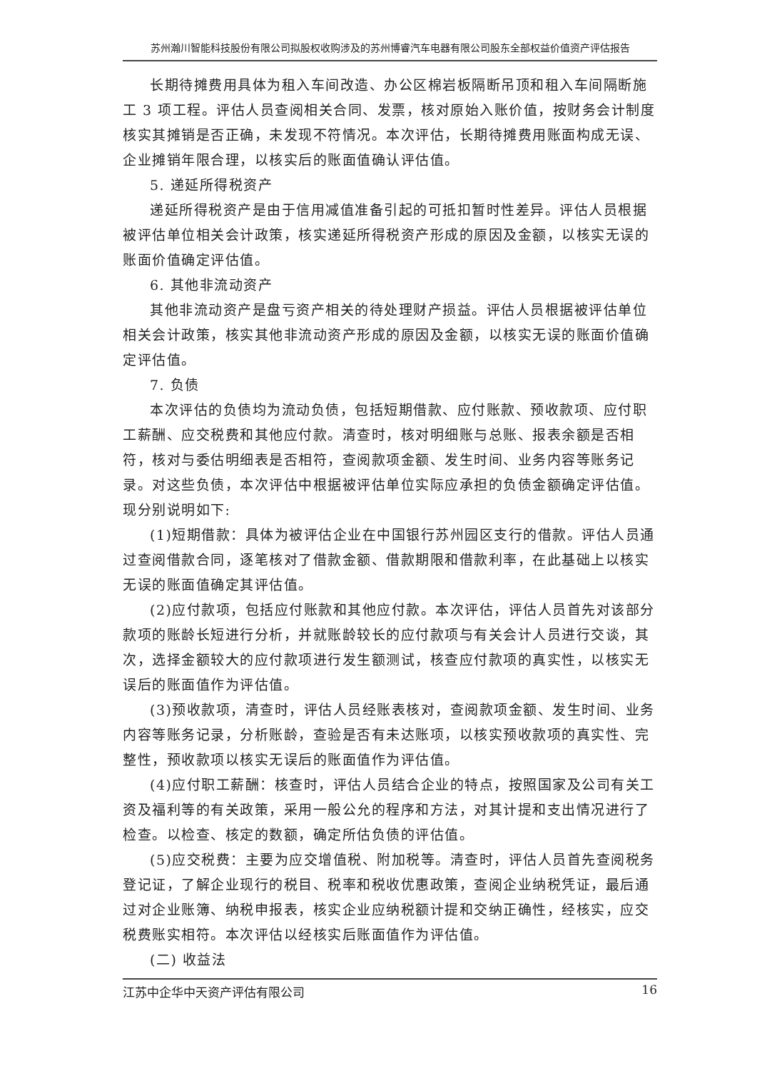苏州瀚川智能科技股份有限公司拟股权收购涉及的苏州博睿汽车电器有限公司股东全部权益价值资产评估报告
长期待摊费用具体为租入车间改造、办公区棉岩板隔断吊顶和租入车间隔断施工 3 项工程。评估人员查阅相关合同、发票，核对原始入账价值，按财务会计制度核实其摊销是否正确，未发现不符情况。本次评估，长期待摊费用账面构成无误、企业摊销年限合理，以核实后的账面值确认评估值。
5. 递延所得税资产
递延所得税资产是由于信用减值准备引起的可抵扣暂时性差异。评估人员根据被评估单位相关会计政策，核实递延所得税资产形成的原因及金额，以核实无误的账面价值确定评估值。
6. 其他非流动资产
其他非流动资产是盘亏资产相关的待处理财产损益。评估人员根据被评估单位相关会计政策，核实其他非流动资产形成的原因及金额，以核实无误的账面价值确定评估值。
7. 负债
本次评估的负债均为流动负债，包括短期借款、应付账款、预收款项、应付职工薪酬、应交税费和其他应付款。清查时，核对明细账与总账、报表余额是否相符，核对与委估明细表是否相符，查阅款项金额、发生时间、业务内容等账务记录。对这些负债，本次评估中根据被评估单位实际应承担的负债金额确定评估值。现分别说明如下:
(1)短期借款：具体为被评估企业在中国银行苏州园区支行的借款。评估人员通过查阅借款合同，逐笔核对了借款金额、借款期限和借款利率，在此基础上以核实无误的账面值确定其评估值。
(2)应付款项，包括应付账款和其他应付款。本次评估，评估人员首先对该部分款项的账龄长短进行分析，并就账龄较长的应付款项与有关会计人员进行交谈，其次，选择金额较大的应付款项进行发生额测试，核查应付款项的真实性，以核实无误后的账面值作为评估值。
(3)预收款项，清查时，评估人员经账表核对，查阅款项金额、发生时间、业务内容等账务记录，分析账龄，查验是否有未达账项，以核实预收款项的真实性、完整性，预收款项以核实无误后的账面值作为评估值。
(4)应付职工薪酬：核查时，评估人员结合企业的特点，按照国家及公司有关工资及福利等的有关政策，采用一般公允的程序和方法，对其计提和支出情况进行了检查。以检查、核定的数额，确定所估负债的评估值。
(5)应交税费：主要为应交增值税、附加税等。清查时，评估人员首先查阅税务登记证，了解企业现行的税目、税率和税收优惠政策，查阅企业纳税凭证，最后通过对企业账簿、纳税申报表，核实企业应纳税额计提和交纳正确性，经核实，应交税费账实相符。本次评估以经核实后账面值作为评估值。
(二) 收益法
江苏中企华中天资产评估有限公司 16